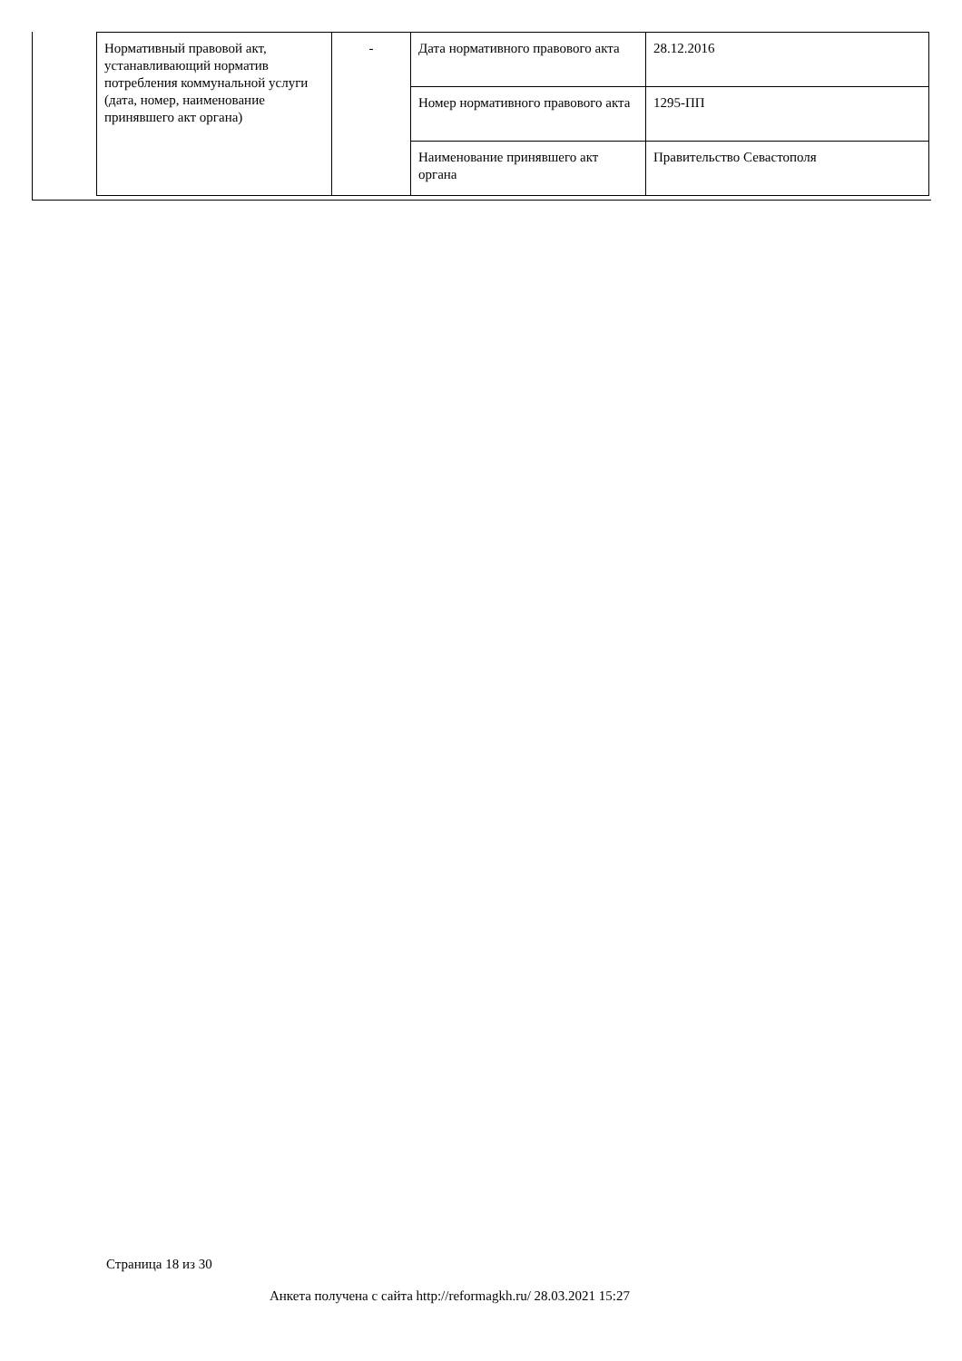| Нормативный правовой акт, устанавливающий норматив потребления коммунальной услуги (дата, номер, наименование принявшего акт органа) | - | Дата нормативного правового акта | 28.12.2016 |
| | | Номер нормативного правового акта | 1295-ПП |
| | | Наименование принявшего акт органа | Правительство Севастополя |
Страница 18 из 30
Анкета получена с сайта http://reformagkh.ru/ 28.03.2021 15:27